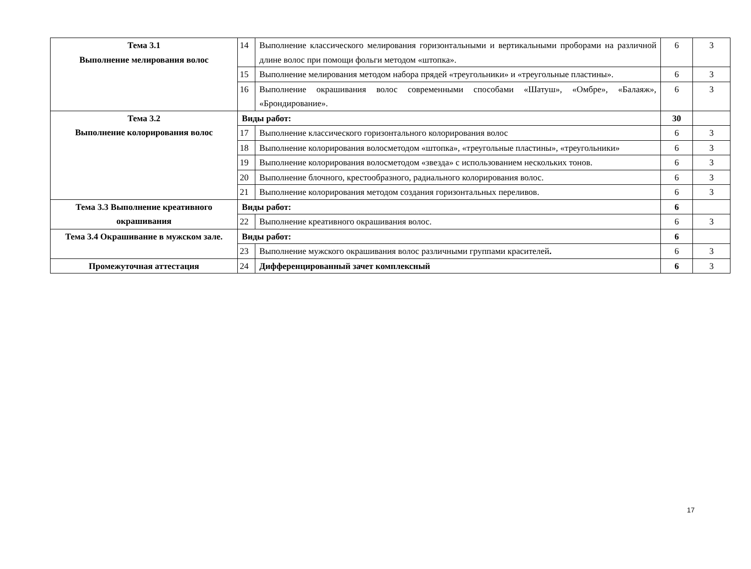| Тема 3.1 Выполнение мелирования волос | 14 | Выполнение классического мелирования горизонтальными и вертикальными проборами на различной длине волос при помощи фольги методом «штопка». | 6 | 3 |
| | 15 | Выполнение мелирования методом набора прядей «треугольники» и «треугольные пластины». | 6 | 3 |
| | 16 | Выполнение окрашивания волос современными способами «Шатуш», «Омбре», «Балаяж», «Брондирование». | 6 | 3 |
| Тема 3.2 Выполнение колорирования волос | Виды работ: | | 30 | |
| | 17 | Выполнение классического горизонтального колорирования волос | 6 | 3 |
| | 18 | Выполнение колорирования волосметодом «штопка», «треугольные пластины», «треугольники» | 6 | 3 |
| | 19 | Выполнение колорирования волосметодом «звезда» с использованием нескольких тонов. | 6 | 3 |
| | 20 | Выполнение блочного, крестообразного, радиального колорирования волос. | 6 | 3 |
| | 21 | Выполнение колорирования методом создания горизонтальных переливов. | 6 | 3 |
| Тема 3.3 Выполнение креативного окрашивания | Виды работ: | | 6 | |
| | 22 | Выполнение креативного окрашивания волос. | 6 | 3 |
| Тема 3.4 Окрашивание в мужском зале. | Виды работ: | | 6 | |
| | 23 | Выполнение мужского окрашивания волос различными группами красителей . | 6 | 3 |
| Промежуточная аттестация | 24 | Дифференцированный зачет комплексный | 6 | 3 |
17